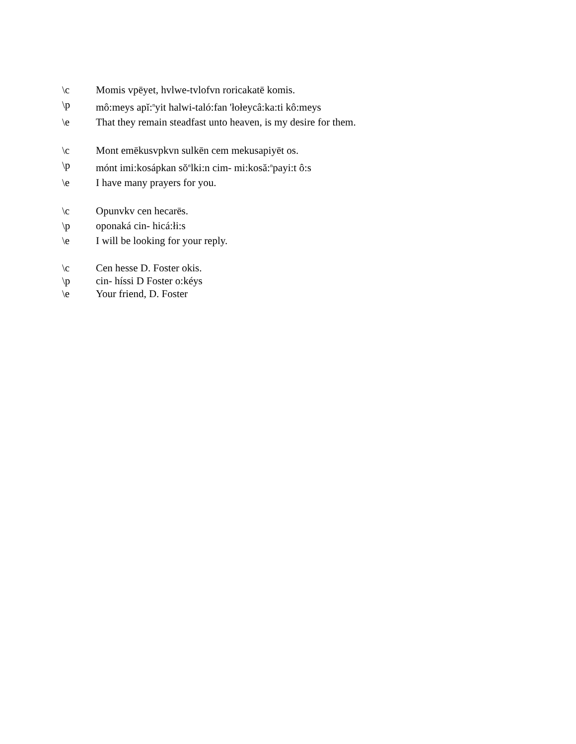\c Momis vpēyet, hvlwe-tvlofvn roricakatē komis.
\p mô:meys apĭ:<sup>n</sup>yit halwi-taló:fan 'łołeycâ:ka:ti kô:meys
\e That they remain steadfast unto heaven, is my desire for them.
\c Mont emēkusvpkvn sulkēn cem mekusapiyēt os.
\p mónt imi:kosápkan sŏ<sup>n</sup>lki:n cim- mi:kosă:<sup>n</sup>payi:t ô:s
\e I have many prayers for you.
\c Opunvkv cen hecarēs.
\p oponaká cin- hicá:łi:s
\e I will be looking for your reply.
\c Cen hesse D. Foster okis.
\p cin- híssi D Foster o:kéys
\e Your friend, D. Foster